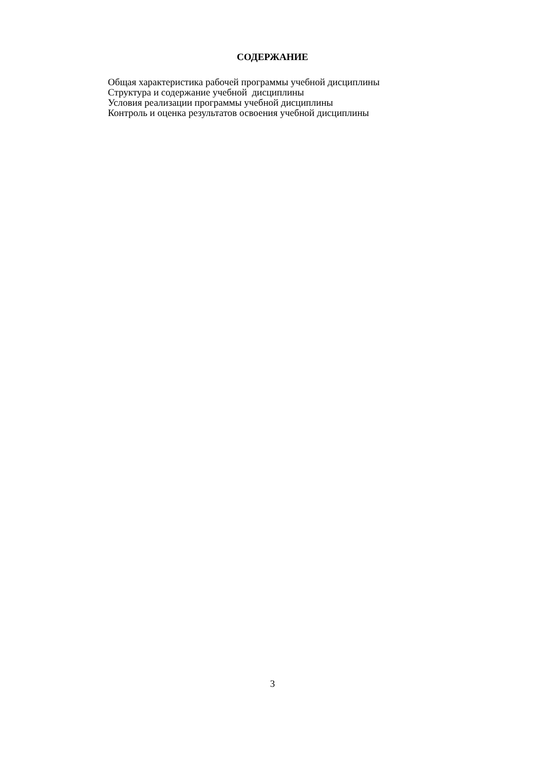СОДЕРЖАНИЕ
Общая характеристика рабочей программы учебной дисциплины
Структура и содержание учебной дисциплины
Условия реализации программы учебной дисциплины
Контроль и оценка результатов освоения учебной дисциплины
3